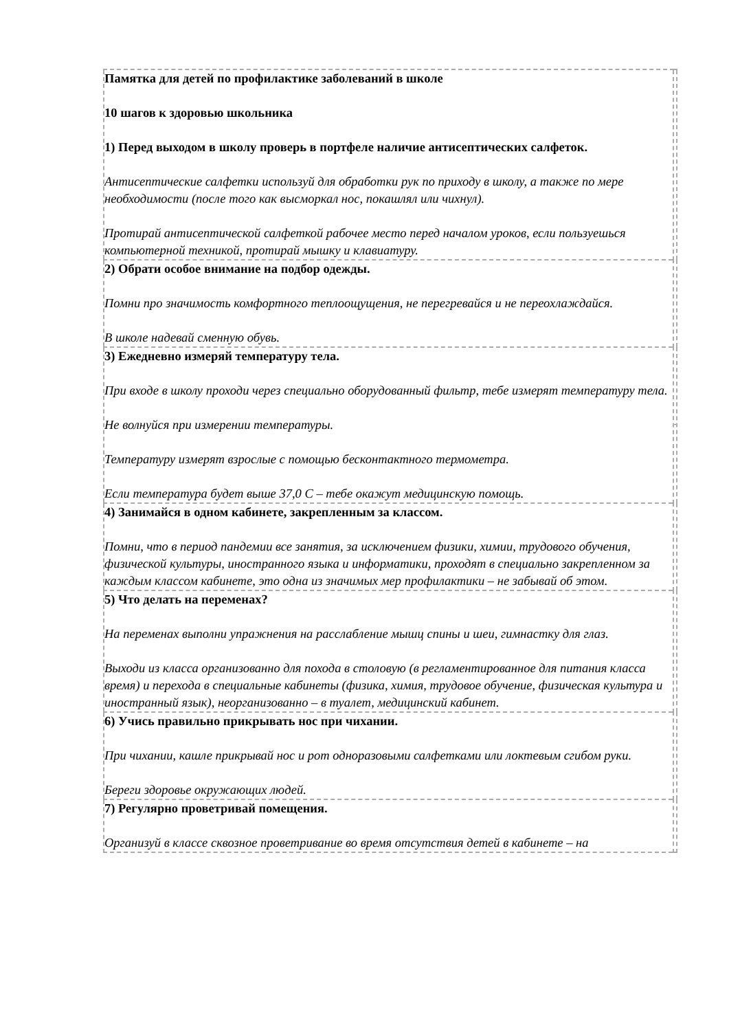| Памятка для детей по профилактике заболеваний в школе 10 шагов к здоровью школьника 1) Перед выходом в школу проверь в портфеле наличие антисептических салфеток. Антисептические салфетки используй для обработки рук по приходу в школу, а также по мере необходимости (после того как высморкал нос, покашлял или чихнул). Протирай антисептической салфеткой рабочее место перед началом уроков, если пользуешься компьютерной техникой, протирай мышку и клавиатуру. | . |
| 2) Обрати особое внимание на подбор одежды. Помни про значимость комфортного теплоощущения, не перегревайся и не переохлаждайся. В школе надевай сменную обувь. | |
| 3) Ежедневно измеряй температуру тела. При входе в школу проходи через специально оборудованный фильтр, тебе измерят температуру тела. Не волнуйся при измерении температуры. Температуру измерят взрослые с помощью бесконтактного термометра. Если температура будет выше 37,0 С – тебе окажут медицинскую помощь. | |
| 4) Занимайся в одном кабинете, закрепленным за классом. Помни, что в период пандемии все занятия, за исключением физики, химии, трудового обучения, физической культуры, иностранного языка и информатики, проходят в специально закрепленном за каждым классом кабинете, это одна из значимых мер профилактики – не забывай об этом. | |
| 5) Что делать на переменах? На переменах выполни упражнения на расслабление мышц спины и шеи, гимнастку для глаз. Выходи из класса организованно для похода в столовую (в регламентированное для питания класса время) и перехода в специальные кабинеты (физика, химия, трудовое обучение, физическая культура и иностранный язык), неорганизованно – в туалет, медицинский кабинет. | |
| 6) Учись правильно прикрывать нос при чихании. При чихании, кашле прикрывай нос и рот одноразовыми салфетками или локтевым сгибом руки. Береги здоровье окружающих людей. | |
| 7) Регулярно проветривай помещения. Организуй в классе сквозное проветривание во время отсутствия детей в кабинете – на | |